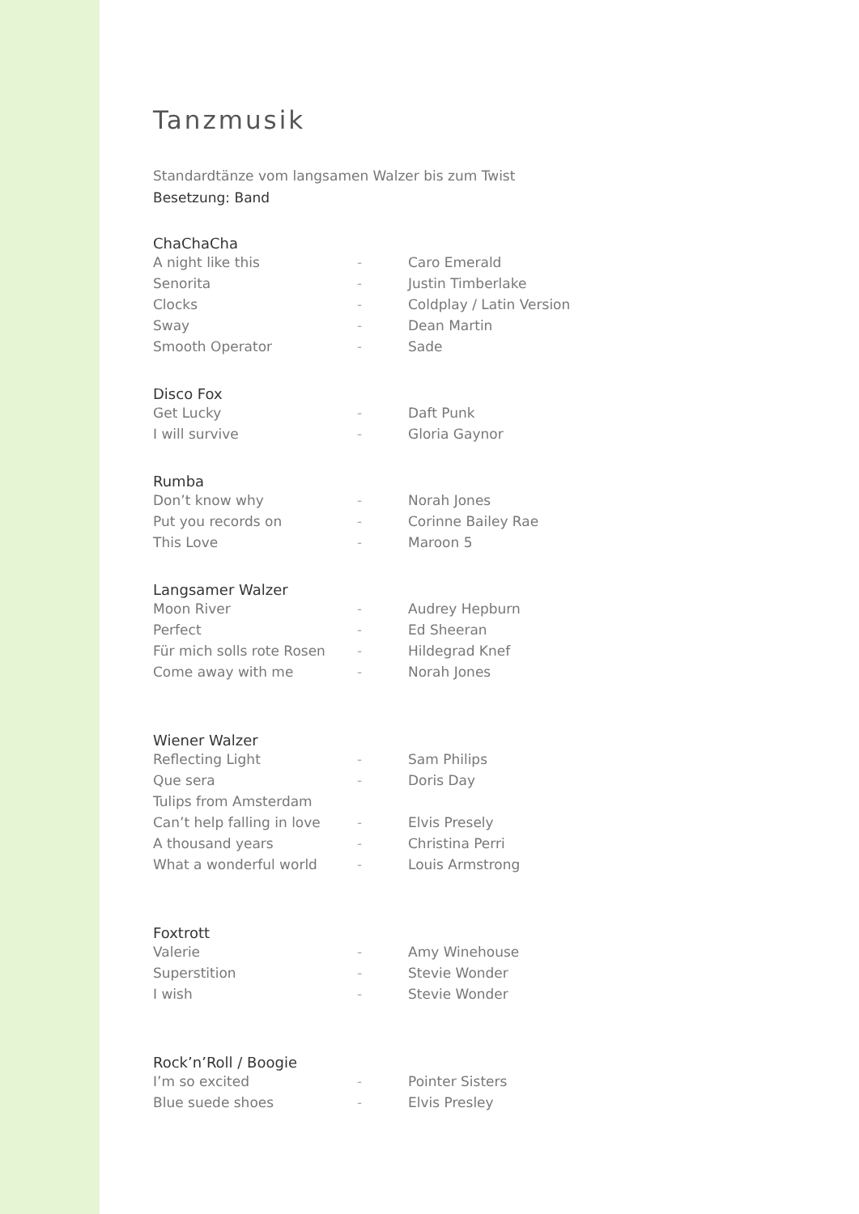Tanzmusik
Standardtänze vom langsamen Walzer bis zum Twist
Besetzung: Band
ChaChaCha
| A night like this | - | Caro Emerald |
| Senorita | - | Justin Timberlake |
| Clocks | - | Coldplay / Latin Version |
| Sway | - | Dean Martin |
| Smooth Operator | - | Sade |
Disco Fox
| Get Lucky | - | Daft Punk |
| I will survive | - | Gloria Gaynor |
Rumba
| Don’t know why | - | Norah Jones |
| Put you records on | - | Corinne Bailey Rae |
| This Love | - | Maroon 5 |
Langsamer Walzer
| Moon River | - | Audrey Hepburn |
| Perfect | - | Ed Sheeran |
| Für mich solls rote Rosen | - | Hildegrad Knef |
| Come away with me | - | Norah Jones |
Wiener Walzer
| Reflecting Light | - | Sam Philips |
| Que sera | - | Doris Day |
| Tulips from Amsterdam | | |
| Can’t help falling in love | - | Elvis Presely |
| A thousand years | - | Christina Perri |
| What a wonderful world | - | Louis Armstrong |
Foxtrott
| Valerie | - | Amy Winehouse |
| Superstition | - | Stevie Wonder |
| I wish | - | Stevie Wonder |
Rock’n’Roll / Boogie
| I’m so excited | - | Pointer Sisters |
| Blue suede shoes | - | Elvis Presley |